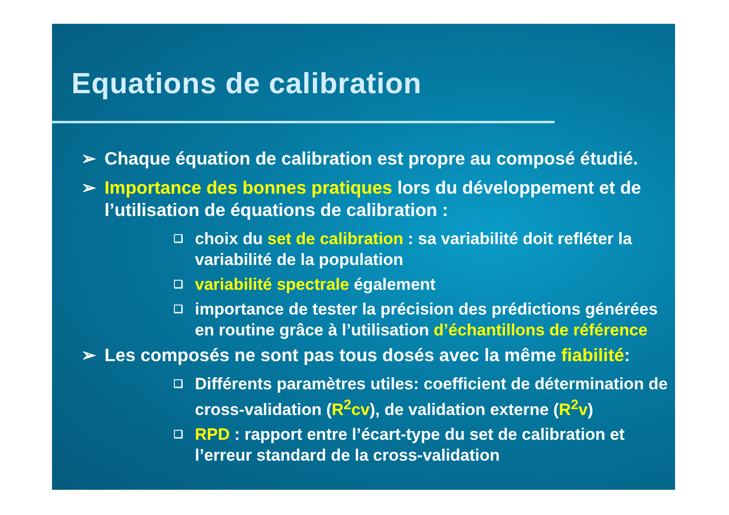Equations de calibration
➢ Chaque équation de calibration est propre au composé étudié.
➢ Importance des bonnes pratiques lors du développement et de l’utilisation de équations de calibration :
❑ choix du set de calibration : sa variabilité doit refléter la variabilité de la population
❑ variabilité spectrale également
❑ importance de tester la précision des prédictions générées en routine grâce à l’utilisation d’échantillons de référence
➢ Les composés ne sont pas tous dosés avec la même fiabilité:
❑ Différents paramètres utiles: coefficient de détermination de cross-validation (R<sup>2</sup>cv), de validation externe (R<sup>2</sup>v)
❑ RPD : rapport entre l’écart-type du set de calibration et l’erreur standard de la cross-validation